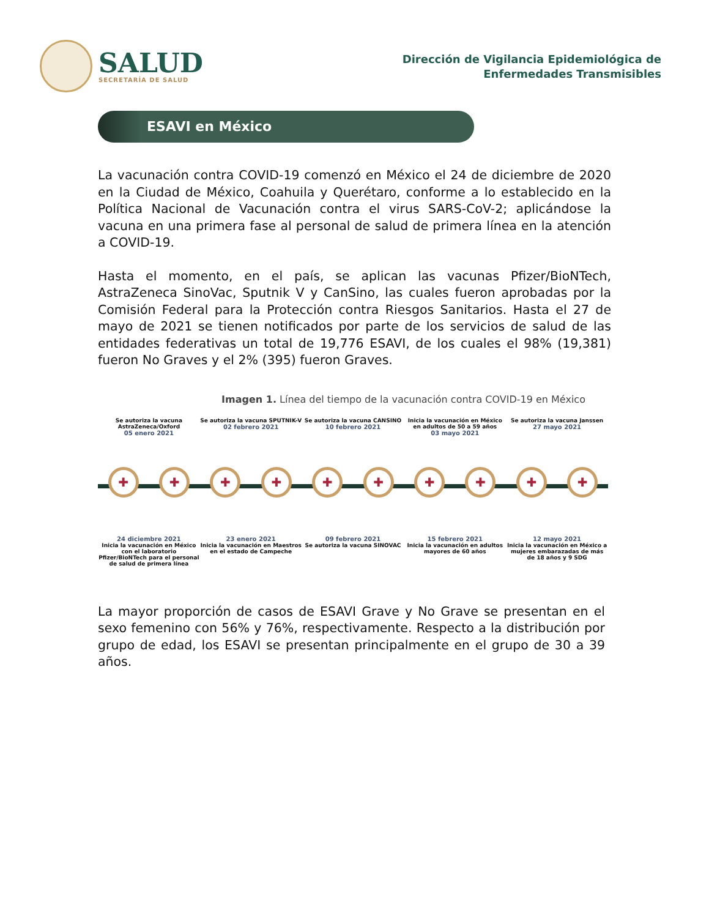SALUD
SECRETARÍA DE SALUD
Dirección de Vigilancia Epidemiológica de
Enfermedades Transmisibles
ESAVI en México
La vacunación contra COVID-19 comenzó en México el 24 de diciembre de 2020 en la Ciudad de México, Coahuila y Querétaro, conforme a lo establecido en la Política Nacional de Vacunación contra el virus SARS-CoV-2; aplicándose la vacuna en una primera fase al personal de salud de primera línea en la atención a COVID-19.
Hasta el momento, en el país, se aplican las vacunas Pfizer/BioNTech, AstraZeneca SinoVac, Sputnik V y CanSino, las cuales fueron aprobadas por la Comisión Federal para la Protección contra Riesgos Sanitarios. Hasta el 27 de mayo de 2021 se tienen notificados por parte de los servicios de salud de las entidades federativas un total de 19,776 ESAVI, de los cuales el 98% (19,381) fueron No Graves y el 2% (395) fueron Graves.
Imagen 1. Línea del tiempo de la vacunación contra COVID-19 en México
Se autoriza la vacuna AstraZeneca/Oxford
05 enero 2021
Se autoriza la vacuna SPUTNIK-V
02 febrero 2021
Se autoriza la vacuna CANSINO
10 febrero 2021
Inicia la vacunación en México en adultos de 50 a 59 años
03 mayo 2021
Se autoriza la vacuna Janssen
27 mayo 2021
✚ ✚ ✚ ✚ ✚ ✚ ✚ ✚ ✚ ✚
24 diciembre 2021
Inicia la vacunación en México con el laboratorio Pfizer/BioNTech para el personal de salud de primera línea
23 enero 2021
Inicia la vacunación en Maestros en el estado de Campeche
09 febrero 2021
Se autoriza la vacuna SINOVAC
15 febrero 2021
Inicia la vacunación en adultos mayores de 60 años
12 mayo 2021
Inicia la vacunación en México a mujeres embarazadas de más de 18 años y 9 SDG
La mayor proporción de casos de ESAVI Grave y No Grave se presentan en el sexo femenino con 56% y 76%, respectivamente. Respecto a la distribución por grupo de edad, los ESAVI se presentan principalmente en el grupo de 30 a 39 años.